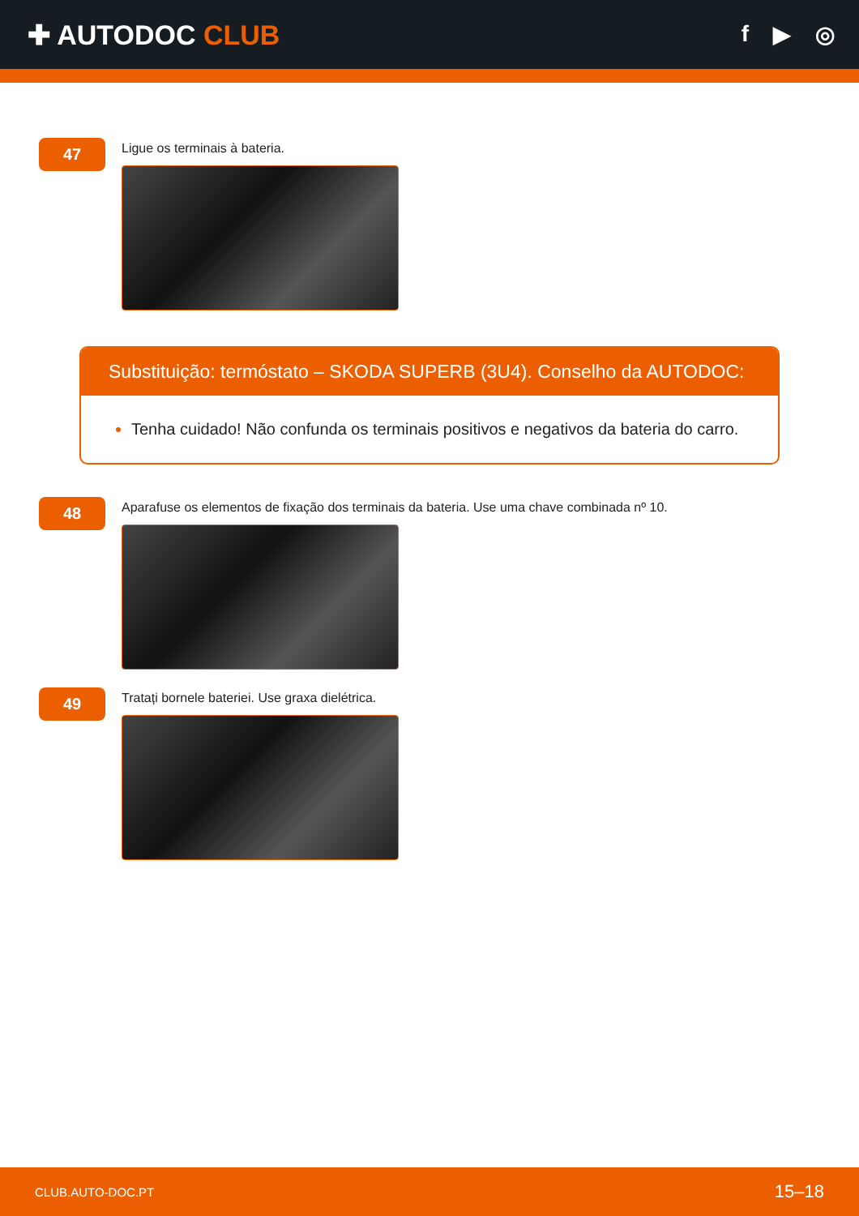✚ AUTODOC CLUB
f ▶ ◎
47
Ligue os terminais à bateria.
Substituição: termóstato – SKODA SUPERB (3U4). Conselho da AUTODOC:
Tenha cuidado! Não confunda os terminais positivos e negativos da bateria do carro.
48
Aparafuse os elementos de fixação dos terminais da bateria. Use uma chave combinada nº 10.
49
Tratați bornele bateriei. Use graxa dielétrica.
CLUB.AUTO-DOC.PT 15–18